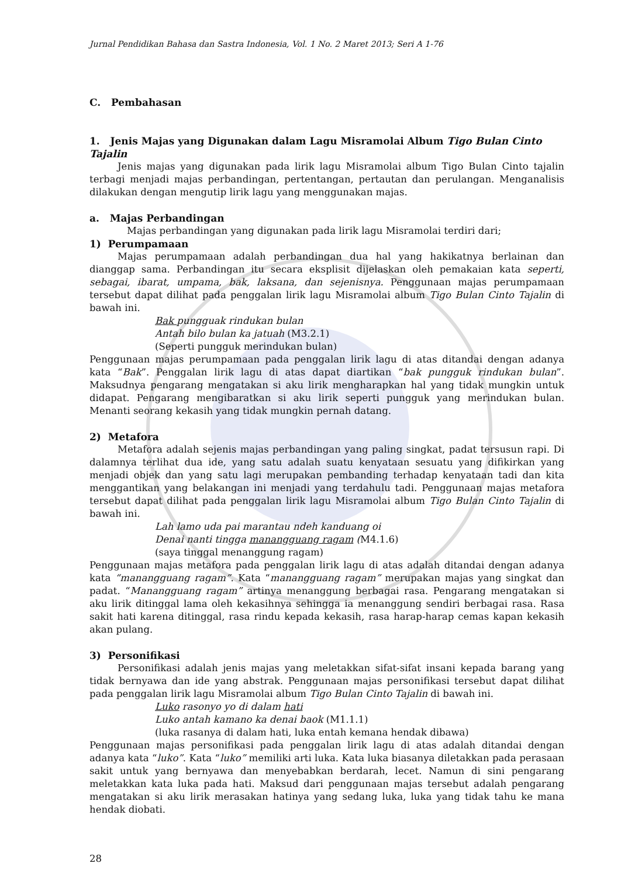Jurnal Pendidikan Bahasa dan Sastra Indonesia, Vol. 1 No. 2 Maret 2013; Seri A 1-76
C. Pembahasan
1. Jenis Majas yang Digunakan dalam Lagu Misramolai Album Tigo Bulan Cinto Tajalin
Jenis majas yang digunakan pada lirik lagu Misramolai album Tigo Bulan Cinto tajalin terbagi menjadi majas perbandingan, pertentangan, pertautan dan perulangan. Menganalisis dilakukan dengan mengutip lirik lagu yang menggunakan majas.
a. Majas Perbandingan
Majas perbandingan yang digunakan pada lirik lagu Misramolai terdiri dari;
1) Perumpamaan
Majas perumpamaan adalah perbandingan dua hal yang hakikatnya berlainan dan dianggap sama. Perbandingan itu secara eksplisit dijelaskan oleh pemakaian kata seperti, sebagai, ibarat, umpama, bak, laksana, dan sejenisnya. Penggunaan majas perumpamaan tersebut dapat dilihat pada penggalan lirik lagu Misramolai album Tigo Bulan Cinto Tajalin di bawah ini.
Bak pungguak rindukan bulan
Antah bilo bulan ka jatuah (M3.2.1)
(Seperti pungguk merindukan bulan)
Penggunaan majas perumpamaan pada penggalan lirik lagu di atas ditandai dengan adanya kata “Bak”. Penggalan lirik lagu di atas dapat diartikan “bak pungguk rindukan bulan”. Maksudnya pengarang mengatakan si aku lirik mengharapkan hal yang tidak mungkin untuk didapat. Pengarang mengibaratkan si aku lirik seperti pungguk yang merindukan bulan. Menanti seorang kekasih yang tidak mungkin pernah datang.
2) Metafora
Metafora adalah sejenis majas perbandingan yang paling singkat, padat tersusun rapi. Di dalamnya terlihat dua ide, yang satu adalah suatu kenyataan sesuatu yang difikirkan yang menjadi objek dan yang satu lagi merupakan pembanding terhadap kenyataan tadi dan kita menggantikan yang belakangan ini menjadi yang terdahulu tadi. Penggunaan majas metafora tersebut dapat dilihat pada penggalan lirik lagu Misramolai album Tigo Bulan Cinto Tajalin di bawah ini.
Lah lamo uda pai marantau ndeh kanduang oi
Denai nanti tingga manangguang ragam (M4.1.6)
(saya tinggal menanggung ragam)
Penggunaan majas metafora pada penggalan lirik lagu di atas adalah ditandai dengan adanya kata “manangguang ragam”. Kata “manangguang ragam” merupakan majas yang singkat dan padat. “Manangguang ragam” artinya menanggung berbagai rasa. Pengarang mengatakan si aku lirik ditinggal lama oleh kekasihnya sehingga ia menanggung sendiri berbagai rasa. Rasa sakit hati karena ditinggal, rasa rindu kepada kekasih, rasa harap-harap cemas kapan kekasih akan pulang.
3) Personifikasi
Personifikasi adalah jenis majas yang meletakkan sifat-sifat insani kepada barang yang tidak bernyawa dan ide yang abstrak. Penggunaan majas personifikasi tersebut dapat dilihat pada penggalan lirik lagu Misramolai album Tigo Bulan Cinto Tajalin di bawah ini.
Luko rasonyo yo di dalam hati
Luko antah kamano ka denai baok (M1.1.1)
(luka rasanya di dalam hati, luka entah kemana hendak dibawa)
Penggunaan majas personifikasi pada penggalan lirik lagu di atas adalah ditandai dengan adanya kata “luko”. Kata “luko” memiliki arti luka. Kata luka biasanya diletakkan pada perasaan sakit untuk yang bernyawa dan menyebabkan berdarah, lecet. Namun di sini pengarang meletakkan kata luka pada hati. Maksud dari penggunaan majas tersebut adalah pengarang mengatakan si aku lirik merasakan hatinya yang sedang luka, luka yang tidak tahu ke mana hendak diobati.
28